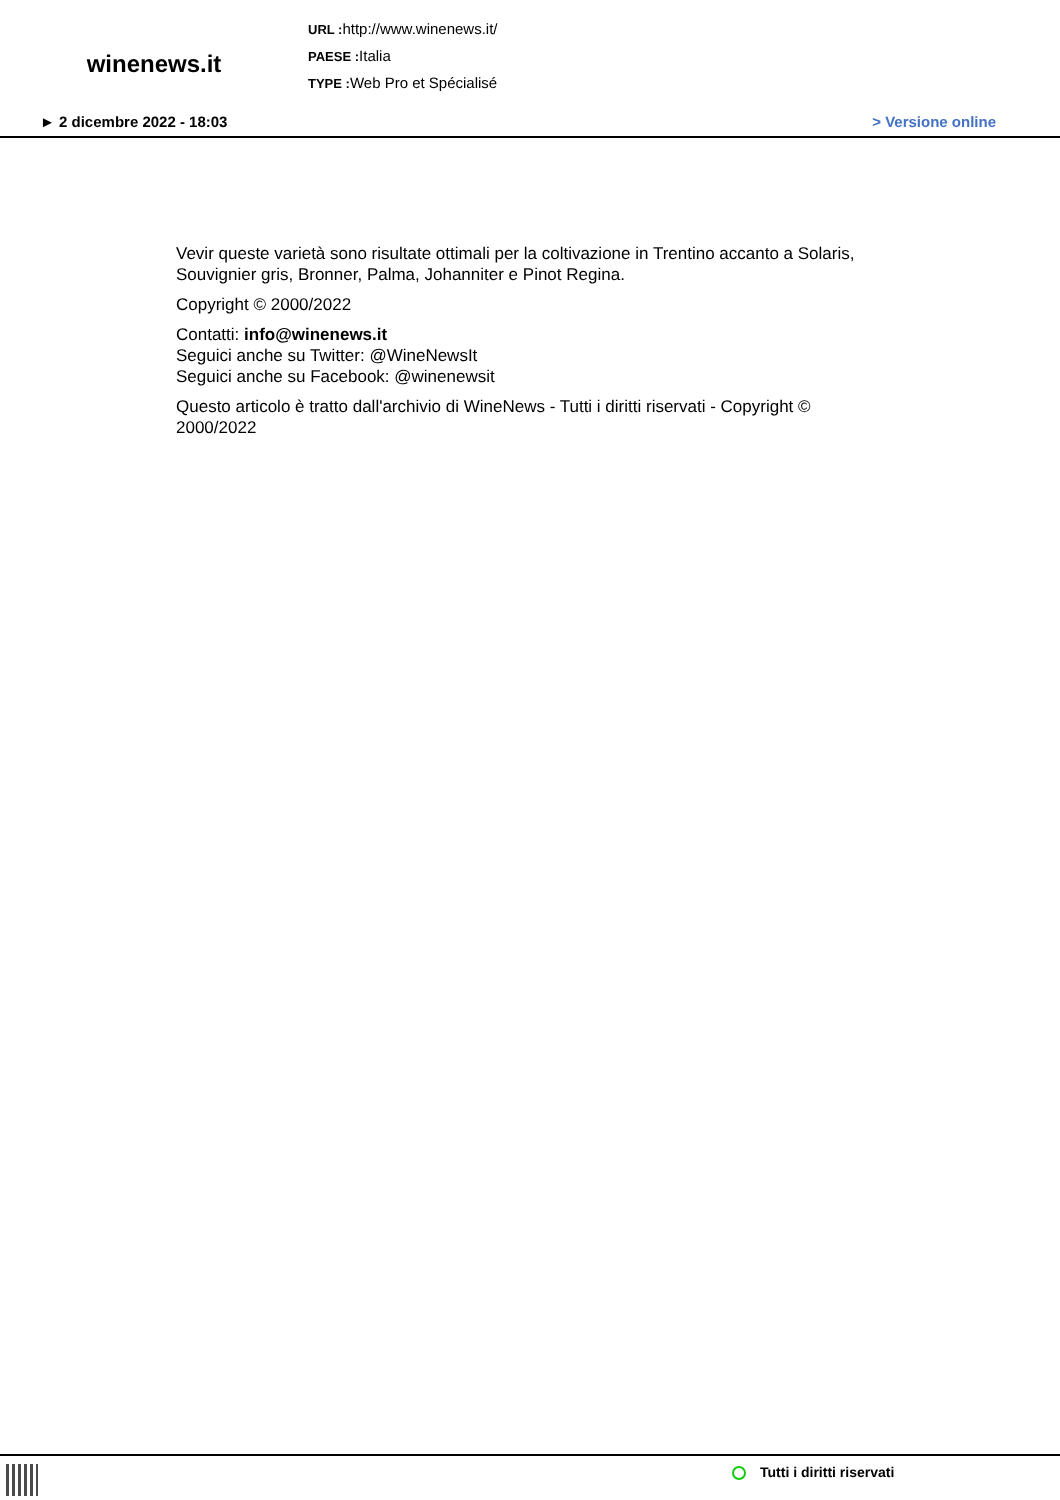winenews.it
URL : http://www.winenews.it/
PAESE : Italia
TYPE : Web Pro et Spécialisé
► 2 dicembre 2022 - 18:03 > Versione online
Vevir queste varietà sono risultate ottimali per la coltivazione in Trentino accanto a Solaris, Souvignier gris, Bronner, Palma, Johanniter e Pinot Regina.
Copyright © 2000/2022
Contatti: info@winenews.it
Seguici anche su Twitter: @WineNewsIt
Seguici anche su Facebook: @winenewsit
Questo articolo è tratto dall'archivio di WineNews - Tutti i diritti riservati - Copyright © 2000/2022
Tutti i diritti riservati